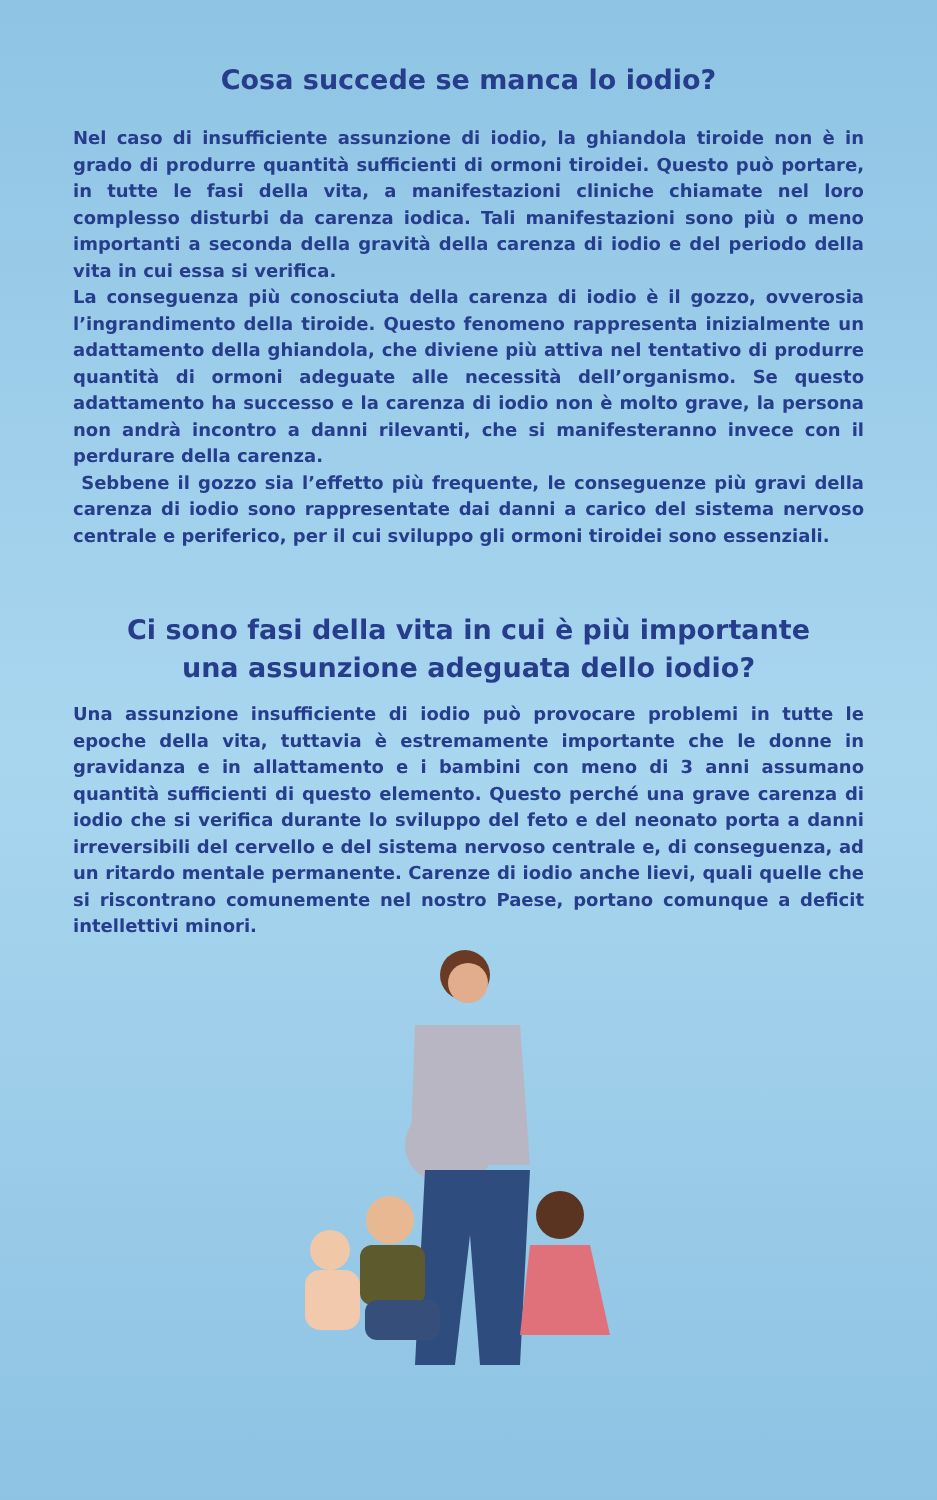Cosa succede se manca lo iodio?
Nel caso di insufficiente assunzione di iodio, la ghiandola tiroide non è in grado di produrre quantità sufficienti di ormoni tiroidei. Questo può portare, in tutte le fasi della vita, a manifestazioni cliniche chiamate nel loro complesso disturbi da carenza iodica. Tali manifestazioni sono più o meno importanti a seconda della gravità della carenza di iodio e del periodo della vita in cui essa si verifica.
La conseguenza più conosciuta della carenza di iodio è il gozzo, ovverosia l’ingrandimento della tiroide. Questo fenomeno rappresenta inizialmente un adattamento della ghiandola, che diviene più attiva nel tentativo di produrre quantità di ormoni adeguate alle necessità dell’organismo. Se questo adattamento ha successo e la carenza di iodio non è molto grave, la persona non andrà incontro a danni rilevanti, che si manifesteranno invece con il perdurare della carenza.
Sebbene il gozzo sia l’effetto più frequente, le conseguenze più gravi della carenza di iodio sono rappresentate dai danni a carico del sistema nervoso centrale e periferico, per il cui sviluppo gli ormoni tiroidei sono essenziali.
Ci sono fasi della vita in cui è più importante
una assunzione adeguata dello iodio?
Una assunzione insufficiente di iodio può provocare problemi in tutte le epoche della vita, tuttavia è estremamente importante che le donne in gravidanza e in allattamento e i bambini con meno di 3 anni assumano quantità sufficienti di questo elemento. Questo perché una grave carenza di iodio che si verifica durante lo sviluppo del feto e del neonato porta a danni irreversibili del cervello e del sistema nervoso centrale e, di conseguenza, ad un ritardo mentale permanente. Carenze di iodio anche lievi, quali quelle che si riscontrano comunemente nel nostro Paese, portano comunque a deficit intellettivi minori.